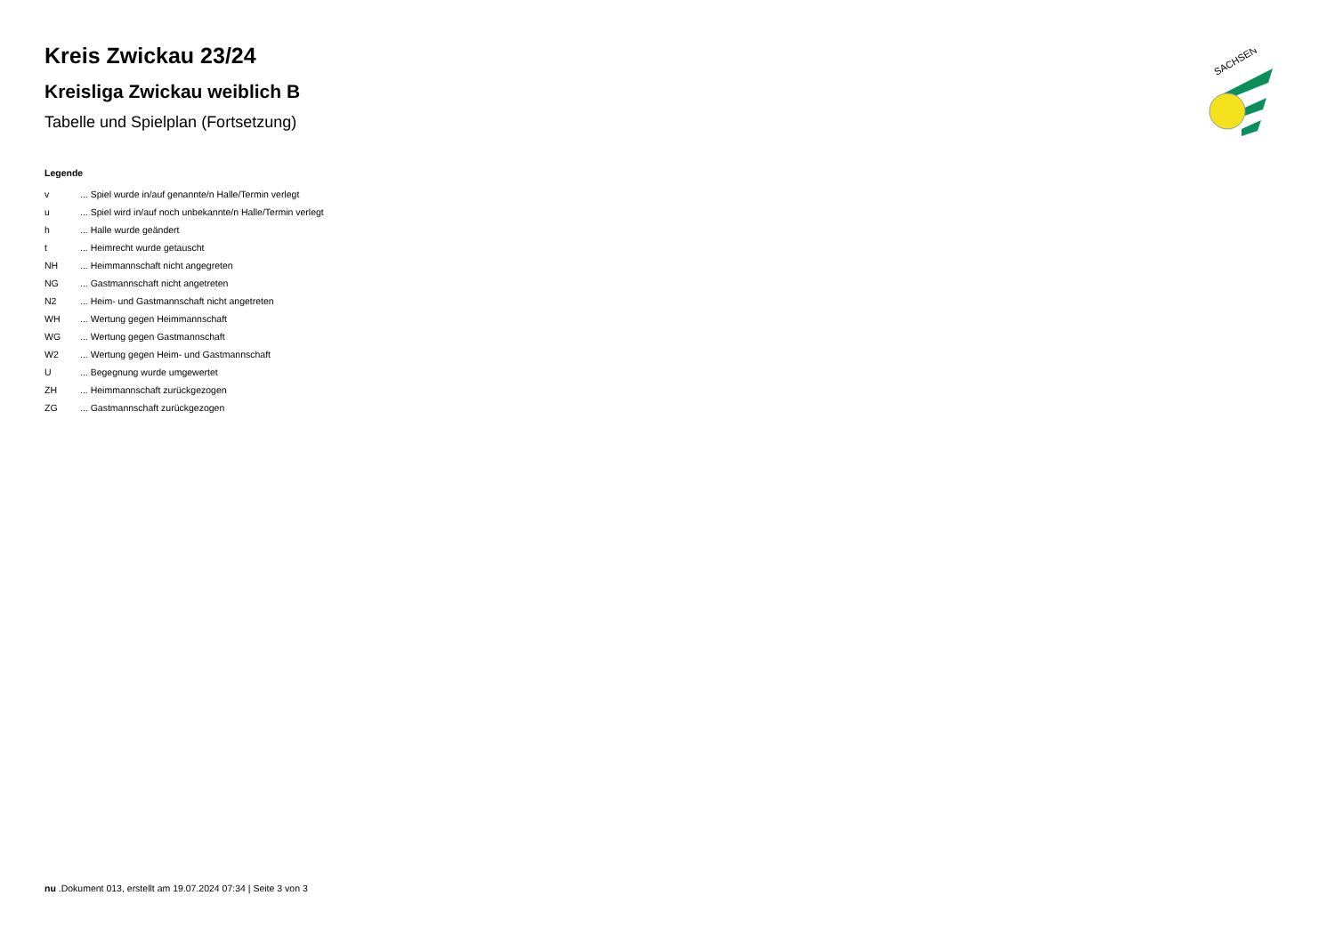SACHSEN
Kreis Zwickau 23/24
Kreisliga Zwickau weiblich B
Tabelle und Spielplan (Fortsetzung)
Legende
v ... Spiel wurde in/auf genannte/n Halle/Termin verlegt
u ... Spiel wird in/auf noch unbekannte/n Halle/Termin verlegt
h ... Halle wurde geändert
t ... Heimrecht wurde getauscht
NH ... Heimmannschaft nicht angegreten
NG ... Gastmannschaft nicht angetreten
N2 ... Heim- und Gastmannschaft nicht angetreten
WH ... Wertung gegen Heimmannschaft
WG ... Wertung gegen Gastmannschaft
W2 ... Wertung gegen Heim- und Gastmannschaft
U ... Begegnung wurde umgewertet
ZH ... Heimmannschaft zurückgezogen
ZG ... Gastmannschaft zurückgezogen
nu .Dokument 013, erstellt am 19.07.2024 07:34 | Seite 3 von 3